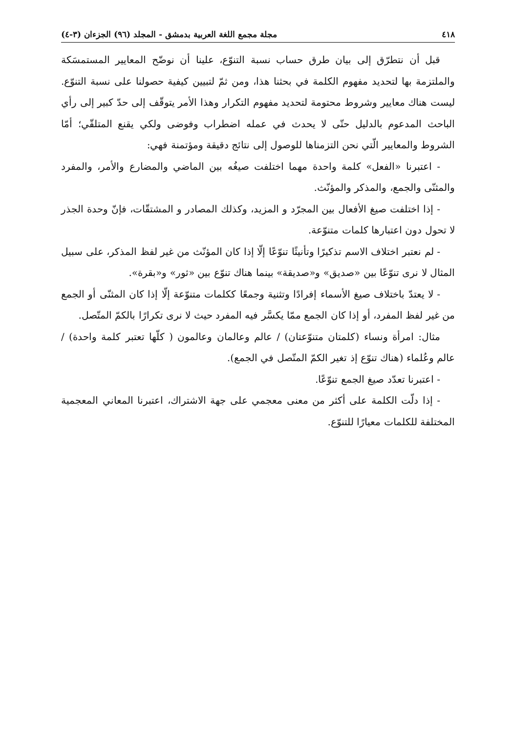٤١٨ مجلة مجمع اللغة العربية بدمشق - المجلد (٩٦) الجزءان (٣-٤)
قبل أن نتطرّق إلى بيان طرق حساب نسبة التنوّع، علينا أن نوضّح المعايير المستمسَكة والملتزمة بها لتحديد مفهوم الكلمة في بحثنا هذا، ومن ثمّ لتبيين كيفية حصولنا على نسبة التنوّع. ليست هناك معايير وشروط محتومة لتحديد مفهوم التكرار وهذا الأمر يتوقّف إلى حدّ كبير إلى رأي الباحث المدعوم بالدليل حتّى لا يحدث في عمله اضطراب وفوضى ولكي يقنع المتلقّي؛ أمّا الشروط والمعايير الّتي نحن التزمناها للوصول إلى نتائج دقيقة ومؤتمنة فهي:
- اعتبرنا «الفعل» كلمة واحدة مهما اختلفت صيغُه بين الماضي والمضارع والأمر، والمفرد والمثنّى والجمع، والمذكر والمؤنّث.
- إذا اختلفت صيغ الأفعال بين المجرّد و المزيد، وكذلك المصادر و المشتقّات، فإنّ وحدة الجذر لا تحول دون اعتبارها كلمات متنوّعة.
- لم نعتبر اختلاف الاسم تذكيرًا وتأنيثًا تنوّعًا إلّا إذا كان المؤنّث من غير لفظ المذكر، على سبيل المثال لا نرى تنوّعًا بين «صديق» و«صديقة» بينما هناك تنوّع بين «ثور» و«بقرة».
- لا يعتدّ باختلاف صيغ الأسماء إفرادًا وتثنية وجمعًا ككلمات متنوّعة إلّا إذا كان المثنّى أو الجمع من غير لفظ المفرد، أو إذا كان الجمع ممّا يكسَّر فيه المفرد حيث لا نرى تكرارًا بالكمّ المتّصل.
مثال: امرأة ونساء (كلمتان متنوّعتان) / عالم وعالمان وعالمون ( كلّها تعتبر كلمة واحدة) / عالم وعُلماء (هناك تنوّع إذ تغير الكمّ المتّصل في الجمع).
- اعتبرنا تعدّد صيغ الجمع تنوّعًا.
- إذا دلّت الكلمة على أكثر من معنى معجمي على جهة الاشتراك، اعتبرنا المعاني المعجمية المختلفة للكلمات معيارًا للتنوّع.